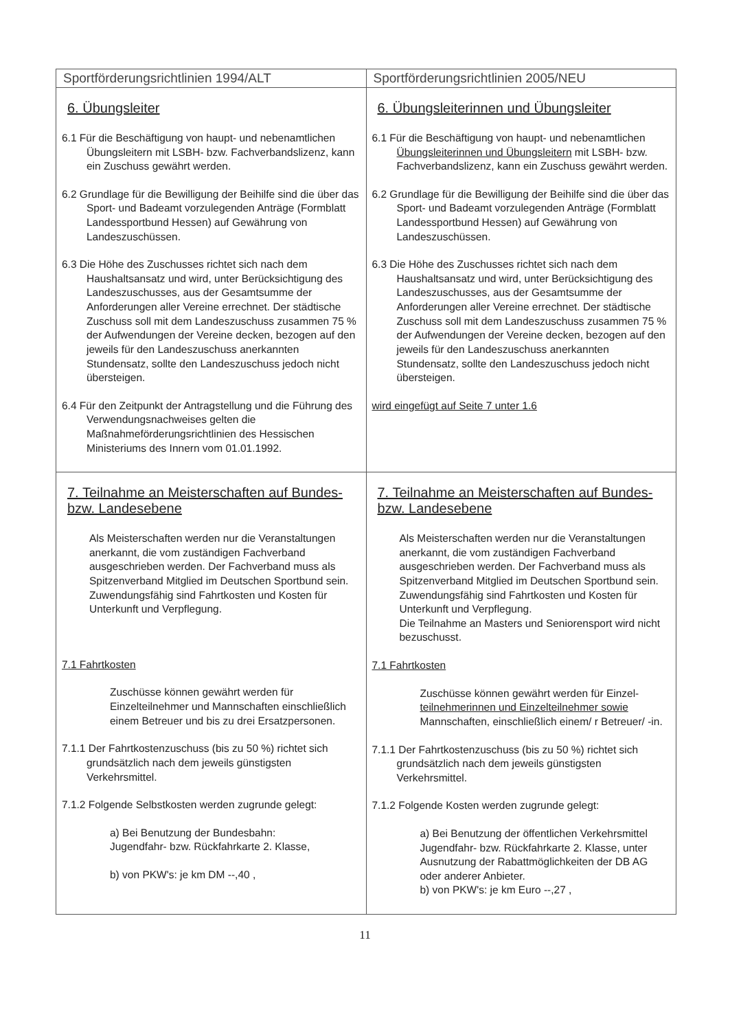| Sportförderungsrichtlinien 1994/ALT | Sportförderungsrichtlinien 2005/NEU |
| --- | --- |
| 6. Übungsleiter 6.1 Für die Beschäftigung von haupt- und nebenamtlichen Übungsleitern mit LSBH- bzw. Fachverbandslizenz, kann ein Zuschuss gewährt werden. 6.2 Grundlage für die Bewilligung der Beihilfe sind die über das Sport- und Badeamt vorzulegenden Anträge (Formblatt Landessportbund Hessen) auf Gewährung von Landeszuschüssen. 6.3 Die Höhe des Zuschusses richtet sich nach dem Haushaltsansatz und wird, unter Berücksichtigung des Landeszuschusses, aus der Gesamtsumme der Anforderungen aller Vereine errechnet. Der städtische Zuschuss soll mit dem Landeszuschuss zusammen 75 % der Aufwendungen der Vereine decken, bezogen auf den jeweils für den Landeszuschuss anerkannten Stundensatz, sollte den Landeszuschuss jedoch nicht übersteigen. 6.4 Für den Zeitpunkt der Antragstellung und die Führung des Verwendungsnachweises gelten die Maßnahmeförderungsrichtlinien des Hessischen Ministeriums des Innern vom 01.01.1992. | 6. Übungsleiterinnen und Übungsleiter 6.1 Für die Beschäftigung von haupt- und nebenamtlichen Übungsleiterinnen und Übungsleitern mit LSBH- bzw. Fachverbandslizenz, kann ein Zuschuss gewährt werden. 6.2 Grundlage für die Bewilligung der Beihilfe sind die über das Sport- und Badeamt vorzulegenden Anträge (Formblatt Landessportbund Hessen) auf Gewährung von Landeszuschüssen. 6.3 Die Höhe des Zuschusses richtet sich nach dem Haushaltsansatz und wird, unter Berücksichtigung des Landeszuschusses, aus der Gesamtsumme der Anforderungen aller Vereine errechnet. Der städtische Zuschuss soll mit dem Landeszuschuss zusammen 75 % der Aufwendungen der Vereine decken, bezogen auf den jeweils für den Landeszuschuss anerkannten Stundensatz, sollte den Landeszuschuss jedoch nicht übersteigen. wird eingefügt auf Seite 7 unter 1.6 |
| 7. Teilnahme an Meisterschaften auf Bundes- bzw. Landesebene Als Meisterschaften werden nur die Veranstaltungen anerkannt, die vom zuständigen Fachverband ausgeschrieben werden. Der Fachverband muss als Spitzenverband Mitglied im Deutschen Sportbund sein. Zuwendungsfähig sind Fahrtkosten und Kosten für Unterkunft und Verpflegung. 7.1 Fahrtkosten Zuschüsse können gewährt werden für Einzelteilnehmer und Mannschaften einschließlich einem Betreuer und bis zu drei Ersatzpersonen. 7.1.1 Der Fahrtkostenzuschuss (bis zu 50 %) richtet sich grundsätzlich nach dem jeweils günstigsten Verkehrsmittel. 7.1.2 Folgende Selbstkosten werden zugrunde gelegt: a) Bei Benutzung der Bundesbahn: Jugendfahr- bzw. Rückfahrkarte 2. Klasse, b) von PKW's: je km DM --,40 , | 7. Teilnahme an Meisterschaften auf Bundes- bzw. Landesebene Als Meisterschaften werden nur die Veranstaltungen anerkannt, die vom zuständigen Fachverband ausgeschrieben werden. Der Fachverband muss als Spitzenverband Mitglied im Deutschen Sportbund sein. Zuwendungsfähig sind Fahrtkosten und Kosten für Unterkunft und Verpflegung. Die Teilnahme an Masters und Seniorensport wird nicht bezuschusst. 7.1 Fahrtkosten Zuschüsse können gewährt werden für Einzel- teilnehmerinnen und Einzelteilnehmer sowie Mannschaften, einschließlich einem/ r Betreuer/ -in. 7.1.1 Der Fahrtkostenzuschuss (bis zu 50 %) richtet sich grundsätzlich nach dem jeweils günstigsten Verkehrsmittel. 7.1.2 Folgende Kosten werden zugrunde gelegt: a) Bei Benutzung der öffentlichen Verkehrsmittel Jugendfahr- bzw. Rückfahrkarte 2. Klasse, unter Ausnutzung der Rabattmöglichkeiten der DB AG oder anderer Anbieter. b) von PKW's: je km Euro --,27 , |
11